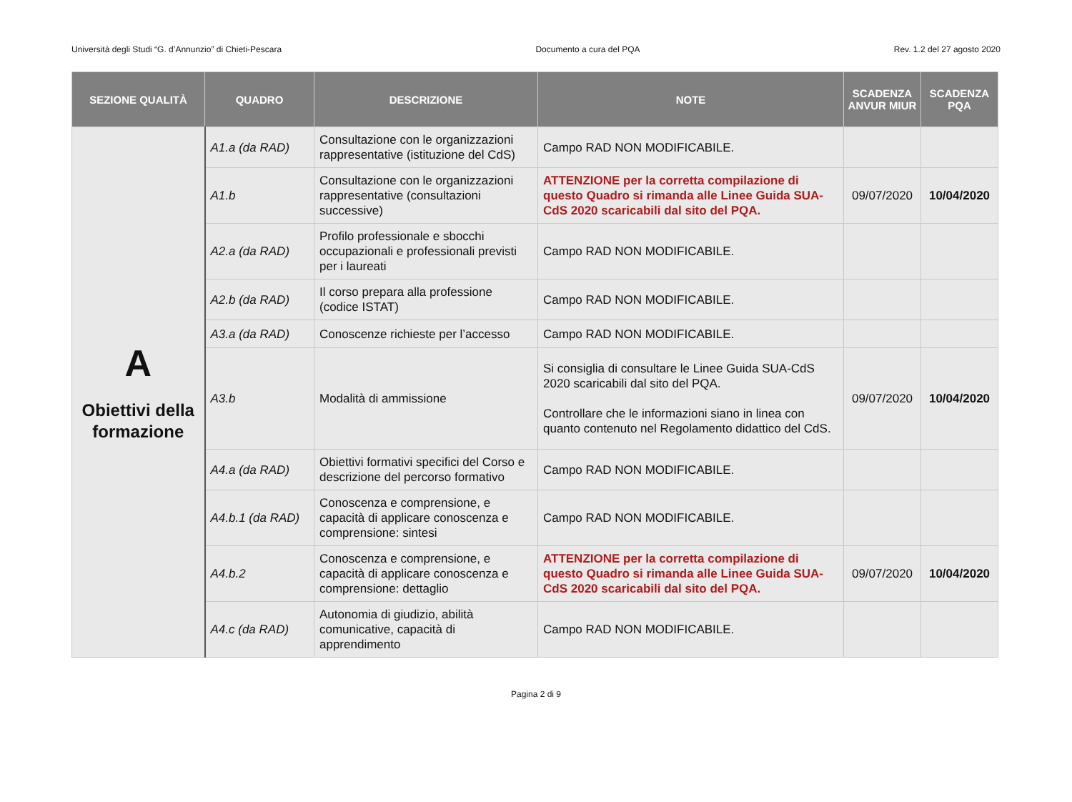Università degli Studi “G. d’Annunzio” di Chieti-Pescara Documento a cura del PQA Rev. 1.2 del 27 agosto 2020
| SEZIONE QUALITÀ | QUADRO | DESCRIZIONE | NOTE | SCADENZA ANVUR MIUR | SCADENZA PQA |
| --- | --- | --- | --- | --- | --- |
| A Obiettivi della formazione | A1.a (da RAD) | Consultazione con le organizzazioni rappresentative (istituzione del CdS) | Campo RAD NON MODIFICABILE. | | |
| | A1.b | Consultazione con le organizzazioni rappresentative (consultazioni successive) | ATTENZIONE per la corretta compilazione di questo Quadro si rimanda alle Linee Guida SUA-CdS 2020 scaricabili dal sito del PQA. | 09/07/2020 | 10/04/2020 |
| | A2.a (da RAD) | Profilo professionale e sbocchi occupazionali e professionali previsti per i laureati | Campo RAD NON MODIFICABILE. | | |
| | A2.b (da RAD) | Il corso prepara alla professione (codice ISTAT) | Campo RAD NON MODIFICABILE. | | |
| | A3.a (da RAD) | Conoscenze richieste per l’accesso | Campo RAD NON MODIFICABILE. | | |
| | A3.b | Modalità di ammissione | Si consiglia di consultare le Linee Guida SUA-CdS 2020 scaricabili dal sito del PQA. Controllare che le informazioni siano in linea con quanto contenuto nel Regolamento didattico del CdS. | 09/07/2020 | 10/04/2020 |
| | A4.a (da RAD) | Obiettivi formativi specifici del Corso e descrizione del percorso formativo | Campo RAD NON MODIFICABILE. | | |
| | A4.b.1 (da RAD) | Conoscenza e comprensione, e capacità di applicare conoscenza e comprensione: sintesi | Campo RAD NON MODIFICABILE. | | |
| | A4.b.2 | Conoscenza e comprensione, e capacità di applicare conoscenza e comprensione: dettaglio | ATTENZIONE per la corretta compilazione di questo Quadro si rimanda alle Linee Guida SUA-CdS 2020 scaricabili dal sito del PQA. | 09/07/2020 | 10/04/2020 |
| | A4.c (da RAD) | Autonomia di giudizio, abilità comunicative, capacità di apprendimento | Campo RAD NON MODIFICABILE. | | |
Pagina 2 di 9